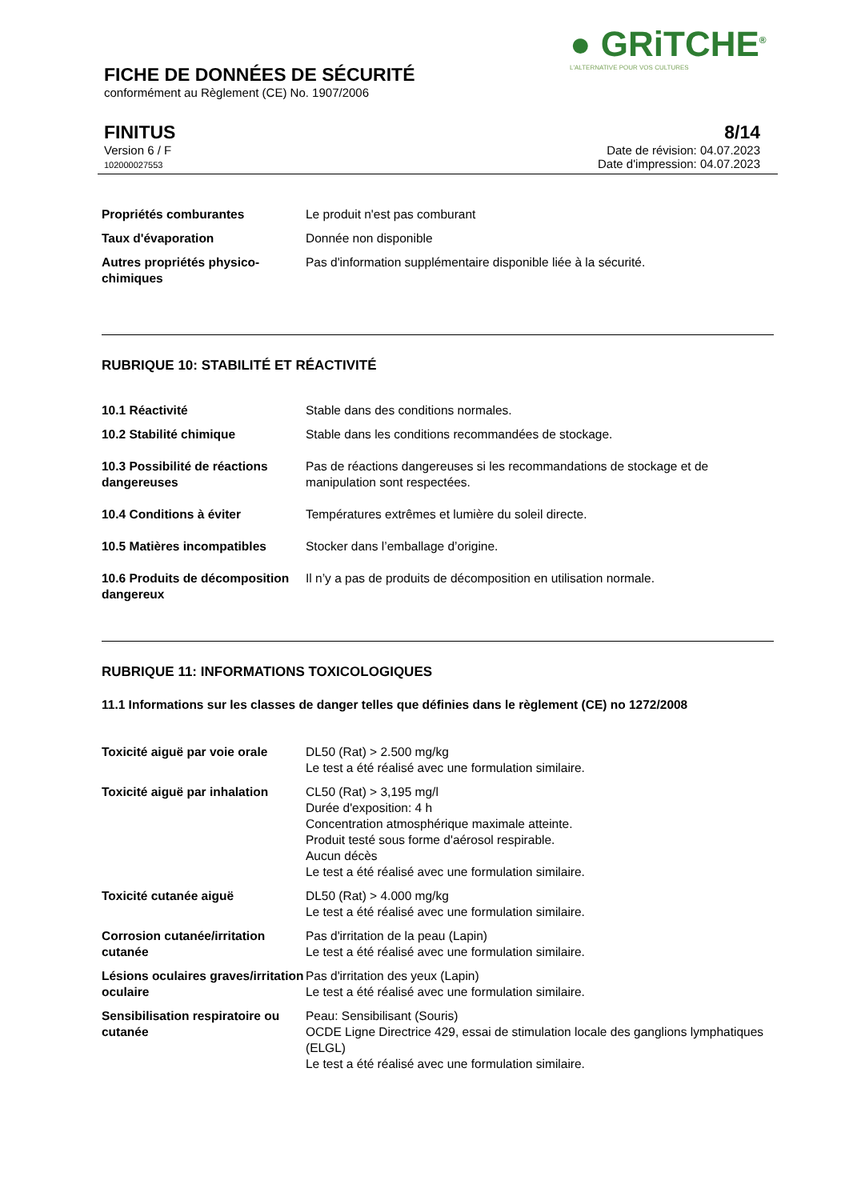● GRiTCHE<sup>®</sup>
L'ALTERNATIVE POUR VOS CULTURES
FICHE DE DONNÉES DE SÉCURITÉ
conformément au Règlement (CE) No. 1907/2006
FINITUS
Version 6 / F
102000027553
8/14
Date de révision: 04.07.2023
Date d'impression: 04.07.2023
Propriétés comburantes Le produit n'est pas comburant
Taux d'évaporation Donnée non disponible
Autres propriétés physico-chimiques
Pas d'information supplémentaire disponible liée à la sécurité.
RUBRIQUE 10: STABILITÉ ET RÉACTIVITÉ
10.1 Réactivité Stable dans des conditions normales.
10.2 Stabilité chimique Stable dans les conditions recommandées de stockage.
10.3 Possibilité de réactions dangereuses
Pas de réactions dangereuses si les recommandations de stockage et de manipulation sont respectées.
10.4 Conditions à éviter Températures extrêmes et lumière du soleil directe.
10.5 Matières incompatibles Stocker dans l’emballage d’origine.
10.6 Produits de décomposition dangereux
Il n’y a pas de produits de décomposition en utilisation normale.
RUBRIQUE 11: INFORMATIONS TOXICOLOGIQUES
11.1 Informations sur les classes de danger telles que définies dans le règlement (CE) no 1272/2008
Toxicité aiguë par voie orale
DL50 (Rat) > 2.500 mg/kg
Le test a été réalisé avec une formulation similaire.
Toxicité aiguë par inhalation
CL50 (Rat) > 3,195 mg/l
Durée d'exposition: 4 h
Concentration atmosphérique maximale atteinte.
Produit testé sous forme d'aérosol respirable.
Aucun décès
Le test a été réalisé avec une formulation similaire.
Toxicité cutanée aiguë DL50 (Rat) > 4.000 mg/kg
Le test a été réalisé avec une formulation similaire.
Corrosion cutanée/irritation cutanée
Pas d'irritation de la peau (Lapin)
Le test a été réalisé avec une formulation similaire.
Lésions oculaires graves/irritation oculaire
Pas d'irritation des yeux (Lapin)
Le test a été réalisé avec une formulation similaire.
Sensibilisation respiratoire ou cutanée
Peau: Sensibilisant (Souris)
OCDE Ligne Directrice 429, essai de stimulation locale des ganglions lymphatiques (ELGL)
Le test a été réalisé avec une formulation similaire.